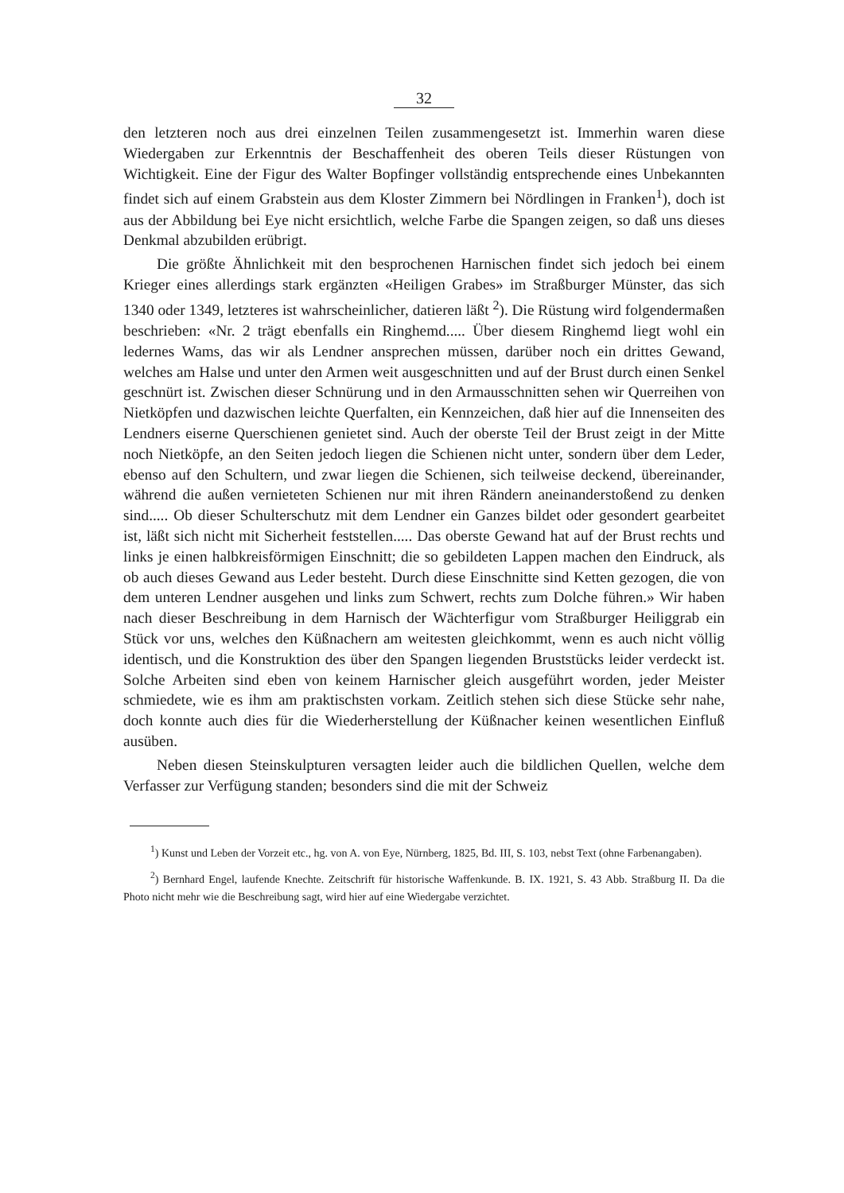32
den letzteren noch aus drei einzelnen Teilen zusammengesetzt ist. Immerhin waren diese Wiedergaben zur Erkenntnis der Beschaffenheit des oberen Teils dieser Rüstungen von Wichtigkeit. Eine der Figur des Walter Bopfinger vollständig entsprechende eines Unbekannten findet sich auf einem Grabstein aus dem Kloster Zimmern bei Nördlingen in Franken<sup>1</sup>), doch ist aus der Abbildung bei Eye nicht ersichtlich, welche Farbe die Spangen zeigen, so daß uns dieses Denkmal abzubilden erübrigt.
Die größte Ähnlichkeit mit den besprochenen Harnischen findet sich jedoch bei einem Krieger eines allerdings stark ergänzten «Heiligen Grabes» im Straßburger Münster, das sich 1340 oder 1349, letzteres ist wahrscheinlicher, datieren läßt <sup>2</sup>). Die Rüstung wird folgendermaßen beschrieben: «Nr. 2 trägt ebenfalls ein Ringhemd..... Über diesem Ringhemd liegt wohl ein ledernes Wams, das wir als Lendner ansprechen müssen, darüber noch ein drittes Gewand, welches am Halse und unter den Armen weit ausgeschnitten und auf der Brust durch einen Senkel geschnürt ist. Zwischen dieser Schnürung und in den Armausschnitten sehen wir Querreihen von Nietköpfen und dazwischen leichte Querfalten, ein Kennzeichen, daß hier auf die Innenseiten des Lendners eiserne Querschienen genietet sind. Auch der oberste Teil der Brust zeigt in der Mitte noch Nietköpfe, an den Seiten jedoch liegen die Schienen nicht unter, sondern über dem Leder, ebenso auf den Schultern, und zwar liegen die Schienen, sich teilweise deckend, übereinander, während die außen vernieteten Schienen nur mit ihren Rändern aneinanderstoßend zu denken sind..... Ob dieser Schulterschutz mit dem Lendner ein Ganzes bildet oder gesondert gearbeitet ist, läßt sich nicht mit Sicherheit feststellen..... Das oberste Gewand hat auf der Brust rechts und links je einen halbkreisförmigen Einschnitt; die so gebildeten Lappen machen den Eindruck, als ob auch dieses Gewand aus Leder besteht. Durch diese Einschnitte sind Ketten gezogen, die von dem unteren Lendner ausgehen und links zum Schwert, rechts zum Dolche führen.» Wir haben nach dieser Beschreibung in dem Harnisch der Wächterfigur vom Straßburger Heiliggrab ein Stück vor uns, welches den Küßnachern am weitesten gleichkommt, wenn es auch nicht völlig identisch, und die Konstruktion des über den Spangen liegenden Bruststücks leider verdeckt ist. Solche Arbeiten sind eben von keinem Harnischer gleich ausgeführt worden, jeder Meister schmiedete, wie es ihm am praktischsten vorkam. Zeitlich stehen sich diese Stücke sehr nahe, doch konnte auch dies für die Wiederherstellung der Küßnacher keinen wesentlichen Einfluß ausüben.
Neben diesen Steinskulpturen versagten leider auch die bildlichen Quellen, welche dem Verfasser zur Verfügung standen; besonders sind die mit der Schweiz
<sup>1</sup>) Kunst und Leben der Vorzeit etc., hg. von A. von Eye, Nürnberg, 1825, Bd. III, S. 103, nebst Text (ohne Farbenangaben).
<sup>2</sup>) Bernhard Engel, laufende Knechte. Zeitschrift für historische Waffenkunde. B. IX. 1921, S. 43 Abb. Straßburg II. Da die Photo nicht mehr wie die Beschreibung sagt, wird hier auf eine Wiedergabe verzichtet.